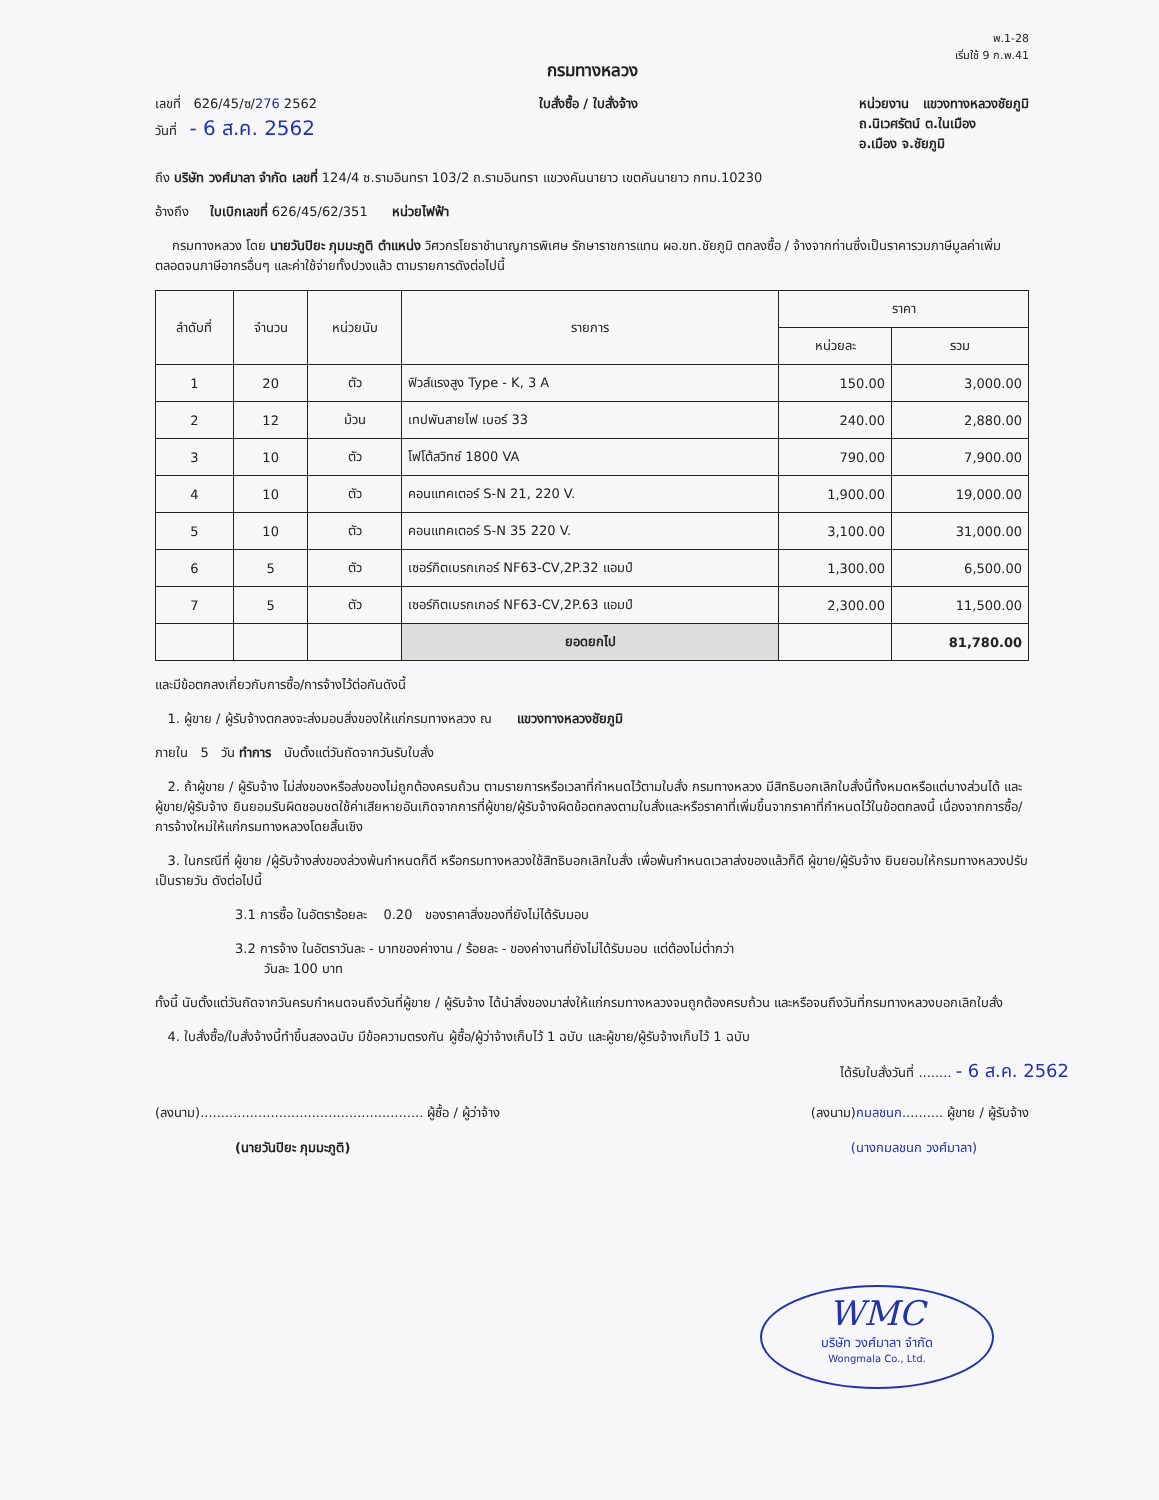พ.1-28
เริ่มใช้ 9 ก.พ.41
กรมทางหลวง
เลขที่ 626/45/ซ/276 2562
วันที่ - 6 ส.ค. 2562
ใบสั่งซื้อ / ใบสั่งจ้าง หน่วยงาน แขวงทางหลวงชัยภูมิ
ถ.นิเวศรัตน์ ต.ในเมือง
อ.เมือง จ.ชัยภูมิ
ถึง บริษัท วงศ์มาลา จำกัด เลขที่ 124/4 ซ.รามอินทรา 103/2 ถ.รามอินทรา แขวงคันนายาว เขตคันนายาว กทม.10230
อ้างถึง ใบเบิกเลขที่ 626/45/62/351 หน่วยไฟฟ้า
กรมทางหลวง โดย นายวันปิยะ ภุมมะภูติ ตำแหน่ง วิศวกรโยธาชำนาญการพิเศษ รักษาราชการแทน ผอ.ขท.ชัยภูมิ ตกลงซื้อ / จ้างจากท่านซึ่งเป็นราคารวมภาษีมูลค่าเพิ่ม ตลอดจนภาษีอากรอื่นๆ และค่าใช้จ่ายทั้งปวงแล้ว ตามรายการดังต่อไปนี้
| ลำดับที่ | จำนวน | หน่วยนับ | รายการ | ราคา | |
| --- | --- | --- | --- | --- | --- |
| | | | | หน่วยละ | รวม |
| 1 | 20 | ตัว | ฟิวส์แรงสูง Type - K, 3 A | 150.00 | 3,000.00 |
| 2 | 12 | ม้วน | เทปพันสายไฟ เบอร์ 33 | 240.00 | 2,880.00 |
| 3 | 10 | ตัว | โฟโต้สวิทซ์ 1800 VA | 790.00 | 7,900.00 |
| 4 | 10 | ตัว | คอนแทคเตอร์ S-N 21, 220 V. | 1,900.00 | 19,000.00 |
| 5 | 10 | ตัว | คอนแทคเตอร์ S-N 35 220 V. | 3,100.00 | 31,000.00 |
| 6 | 5 | ตัว | เซอร์กิตเบรกเกอร์ NF63-CV,2P.32 แอมป์ | 1,300.00 | 6,500.00 |
| 7 | 5 | ตัว | เซอร์กิตเบรกเกอร์ NF63-CV,2P.63 แอมป์ | 2,300.00 | 11,500.00 |
| | | | ยอดยกไป | | 81,780.00 |
และมีข้อตกลงเกี่ยวกับการซื้อ/การจ้างไว้ต่อกันดังนี้
1. ผู้ขาย / ผู้รับจ้างตกลงจะส่งมอบสิ่งของให้แก่กรมทางหลวง ณ แขวงทางหลวงชัยภูมิ
ภายใน 5 วัน ทำการ นับตั้งแต่วันถัดจากวันรับใบสั่ง
2. ถ้าผู้ขาย / ผู้รับจ้าง ไม่ส่งของหรือส่งของไม่ถูกต้องครบถ้วน ตามรายการหรือเวลาที่กำหนดไว้ตามใบสั่ง กรมทางหลวง มีสิทธิบอกเลิกใบสั่งนี้ทั้งหมดหรือแต่บางส่วนได้ และผู้ขาย/ผู้รับจ้าง ยินยอมรับผิดชอบชดใช้ค่าเสียหายอันเกิดจากการที่ผู้ขาย/ผู้รับจ้างผิดข้อตกลงตามใบสั่งและหรือราคาที่เพิ่มขึ้นจากราคาที่กำหนดไว้ในข้อตกลงนี้ เนื่องจากการซื้อ/การจ้างใหม่ให้แก่กรมทางหลวงโดยสิ้นเชิง
3. ในกรณีที่ ผู้ขาย /ผู้รับจ้างส่งของล่วงพ้นกำหนดก็ดี หรือกรมทางหลวงใช้สิทธิบอกเลิกใบสั่ง เพื่อพ้นกำหนดเวลาส่งของแล้วก็ดี ผู้ขาย/ผู้รับจ้าง ยินยอมให้กรมทางหลวงปรับเป็นรายวัน ดังต่อไปนี้
3.1 การซื้อ ในอัตราร้อยละ 0.20 ของราคาสิ่งของที่ยังไม่ได้รับมอบ
3.2 การจ้าง ในอัตราวันละ - บาทของค่างาน / ร้อยละ - ของค่างานที่ยังไม่ได้รับมอบ แต่ต้องไม่ต่ำกว่า
วันละ 100 บาท
ทั้งนี้ นับตั้งแต่วันถัดจากวันครบกำหนดจนถึงวันที่ผู้ขาย / ผู้รับจ้าง ได้นำสิ่งของมาส่งให้แก่กรมทางหลวงจนถูกต้องครบถ้วน และหรือจนถึงวันที่กรมทางหลวงบอกเลิกใบสั่ง
4. ใบสั่งซื้อ/ใบสั่งจ้างนี้ทำขึ้นสองฉบับ มีข้อความตรงกัน ผู้ซื้อ/ผู้ว่าจ้างเก็บไว้ 1 ฉบับ และผู้ขาย/ผู้รับจ้างเก็บไว้ 1 ฉบับ
ได้รับใบสั่งวันที่ ........ - 6 ส.ค. 2562
(ลงนาม)...................................................... ผู้ซื้อ / ผู้ว่าจ้าง
(นายวันปิยะ ภุมมะภูติ)
(ลงนาม)กมลชนก.......... ผู้ขาย / ผู้รับจ้าง
(นางกมลชนก วงศ์มาลา)
WMC
บริษัท วงศ์มาลา จำกัด
Wongmala Co., Ltd.